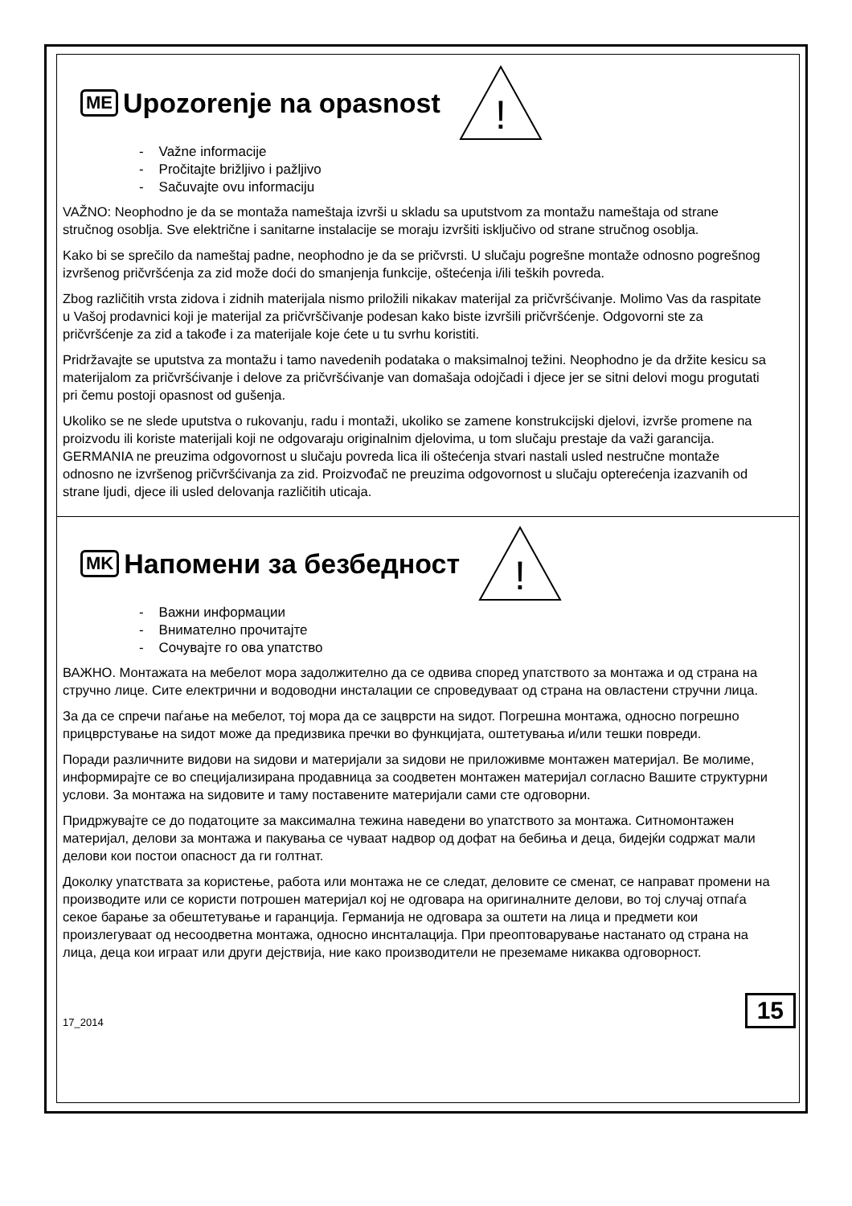ME
Upozorenje na opasnost
!
- Važne informacije
- Pročitajte brižljivo i pažljivo
- Sačuvajte ovu informaciju
VAŽNO: Neophodno je da se montaža nameštaja izvrši u skladu sa uputstvom za montažu nameštaja od strane stručnog osoblja. Sve električne i sanitarne instalacije se moraju izvršiti isključivo od strane stručnog osoblja.
Kako bi se sprečilo da nameštaj padne, neophodno je da se pričvrsti. U slučaju pogrešne montaže odnosno pogrešnog izvršenog pričvršćenja za zid može doći do smanjenja funkcije, oštećenja i/ili teških povreda.
Zbog različitih vrsta zidova i zidnih materijala nismo priložili nikakav materijal za pričvršćivanje. Molimo Vas da raspitate u Vašoj prodavnici koji je materijal za pričvrščivanje podesan kako biste izvršili pričvršćenje. Odgovorni ste za pričvršćenje za zid a takođe i za materijale koje ćete u tu svrhu koristiti.
Pridržavajte se uputstva za montažu i tamo navedenih podataka o maksimalnoj težini. Neophodno je da držite kesicu sa materijalom za pričvršćivanje i delove za pričvršćivanje van domašaja odojčadi i djece jer se sitni delovi mogu progutati pri čemu postoji opasnost od gušenja.
Ukoliko se ne slede uputstva o rukovanju, radu i montaži, ukoliko se zamene konstrukcijski djelovi, izvrše promene na proizvodu ili koriste materijali koji ne odgovaraju originalnim djelovima, u tom slučaju prestaje da važi garancija. GERMANIA ne preuzima odgovornost u slučaju povreda lica ili oštećenja stvari nastali usled nestručne montaže odnosno ne izvršenog pričvršćivanja za zid. Proizvođač ne preuzima odgovornost u slučaju opterećenja izazvanih od strane ljudi, djece ili usled delovanja različitih uticaja.
MK
Напомени за безбедност
!
- Важни информации
- Внимателно прочитајте
- Сочувајте го ова упатство
ВАЖНО. Монтажата на мебелот мора задолжително да се одвива според упатството за монтажа и од страна на стручно лице. Сите електрични и водоводни инсталации се спроведуваат од страна на овластени стручни лица.
За да се спречи паѓање на мебелот, тој мора да се зацврсти на ѕидот. Погрешна монтажа, односно погрешно прицврстување на ѕидот може да предизвика пречки во функцијата, оштетувања и/или тешки повреди.
Поради различните видови на ѕидови и материјали за ѕидови не приложивме монтажен материјал. Ве молиме, информирајте се во специјализирана продавница за соодветен монтажен материјал согласно Вашите структурни услови. За монтажа на ѕидовите и таму поставените материјали сами сте одговорни.
Придржувајте се до податоците за максимална тежина наведени во упатството за монтажа. Ситномонтажен материјал, делови за монтажа и пакувања се чуваат надвор од дофат на бебиња и деца, бидејќи содржат мали делови кои постои опасност да ги голтнат.
Доколку упатствата за користење, работа или монтажа не се следат, деловите се сменат, се направат промени на производите или се користи потрошен материјал кој не одговара на оригиналните делови, во тој случај отпаѓа секое барање за обештетување и гаранција. Германија не одговара за оштети на лица и предмети кои произлегуваат од несоодветна монтажа, односно инснталација. При преоптоварување настанато од страна на лица, деца кои играат или други дејствија, ние како производители не преземаме никаква одговорност.
17_2014 15